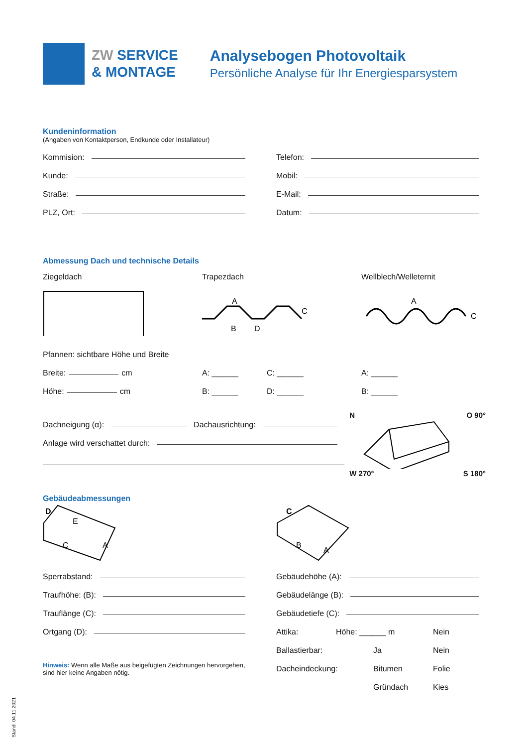ZW SERVICE
& MONTAGE
Analysebogen Photovoltaik
Persönliche Analyse für Ihr Energiesparsystem
Kundeninformation
(Angaben von Kontaktperson, Endkunde oder Installateur)
Kommision:
Kunde:
Straße:
PLZ, Ort:
Telefon:
Mobil:
E-Mail:
Datum:
Abmessung Dach und technische Details
Ziegeldach Trapezdach
A
B
D
C
Wellblech/Welleternit
A
C
Pfannen: sichtbare Höhe und Breite
Breite: cm
Höhe: cm
A: ______
B: ______
C: ______
D: ______
A: ______
B: ______
Dachneigung (α):
Dachausrichtung:
Anlage wird verschattet durch:
N O 90°
W 270° S 180°
Gebäudeabmessungen
D
E
C
A
Sperrabstand:
Traufhöhe: (B):
Trauflänge (C):
Ortgang (D):
Hinweis: Wenn alle Maße aus beigefügten Zeichnungen hervorgehen, sind hier keine Angaben nötig.
C
B
A
Gebäudehöhe (A):
Gebäudelänge (B):
Gebäudetiefe (C):
Attika: Höhe: ______ m Nein
Ballastierbar: Ja Nein
Dacheindeckung: Bitumen Folie
Gründach Kies
Stand: 04.11.2021